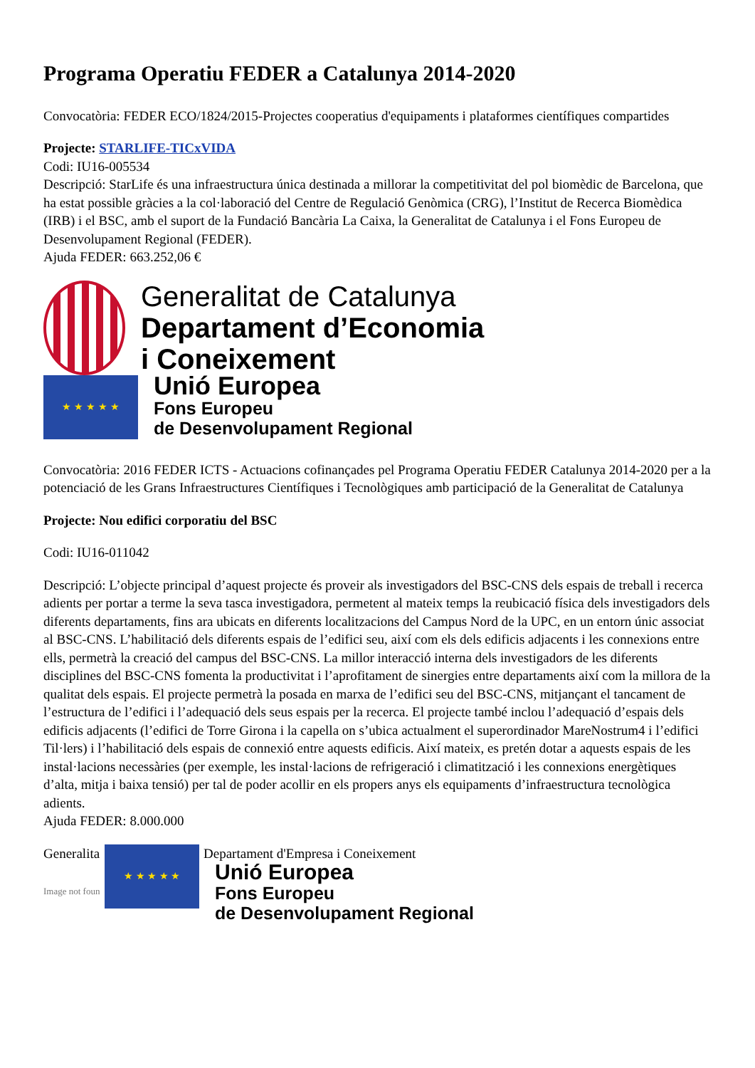Programa Operatiu FEDER a Catalunya 2014-2020
Convocatòria: FEDER ECO/1824/2015-Projectes cooperatius d'equipaments i plataformes científiques compartides
Projecte: STARLIFE-TICxVIDA
Codi: IU16-005534
Descripció: StarLife és una infraestructura única destinada a millorar la competitivitat del pol biomèdic de Barcelona, que ha estat possible gràcies a la col·laboració del Centre de Regulació Genòmica (CRG), l’Institut de Recerca Biomèdica (IRB) i el BSC, amb el suport de la Fundació Bancària La Caixa, la Generalitat de Catalunya i el Fons Europeu de Desenvolupament Regional (FEDER).
Ajuda FEDER: 663.252,06 €
Generalitat de Catalunya
Departament d’Economia
i Coneixement
★ ★ ★ ★ ★
Unió Europea
Fons Europeu
de Desenvolupament Regional
Convocatòria: 2016 FEDER ICTS - Actuacions cofinançades pel Programa Operatiu FEDER Catalunya 2014-2020 per a la potenciació de les Grans Infraestructures Científiques i Tecnològiques amb participació de la Generalitat de Catalunya
Projecte: Nou edifici corporatiu del BSC
Codi: IU16-011042
Descripció: L’objecte principal d’aquest projecte és proveir als investigadors del BSC-CNS dels espais de treball i recerca adients per portar a terme la seva tasca investigadora, permetent al mateix temps la reubicació física dels investigadors dels diferents departaments, fins ara ubicats en diferents localitzacions del Campus Nord de la UPC, en un entorn únic associat al BSC-CNS. L’habilitació dels diferents espais de l’edifici seu, així com els dels edificis adjacents i les connexions entre ells, permetrà la creació del campus del BSC-CNS. La millor interacció interna dels investigadors de les diferents disciplines del BSC-CNS fomenta la productivitat i l’aprofitament de sinergies entre departaments així com la millora de la qualitat dels espais. El projecte permetrà la posada en marxa de l’edifici seu del BSC-CNS, mitjançant el tancament de l’estructura de l’edifici i l’adequació dels seus espais per la recerca. El projecte també inclou l’adequació d’espais dels edificis adjacents (l’edifici de Torre Girona i la capella on s’ubica actualment el superordinador MareNostrum4 i l’edifici Til·lers) i l’habilitació dels espais de connexió entre aquests edificis. Així mateix, es pretén dotar a aquests espais de les instal·lacions necessàries (per exemple, les instal·lacions de refrigeració i climatització i les connexions energètiques d’alta, mitja i baixa tensió) per tal de poder acollir en els propers anys els equipaments d’infraestructura tecnològica adients.
Ajuda FEDER: 8.000.000
Generalita
Image not foun
★ ★ ★ ★ ★
Departament d'Empresa i Coneixement
Unió Europea
Fons Europeu
de Desenvolupament Regional